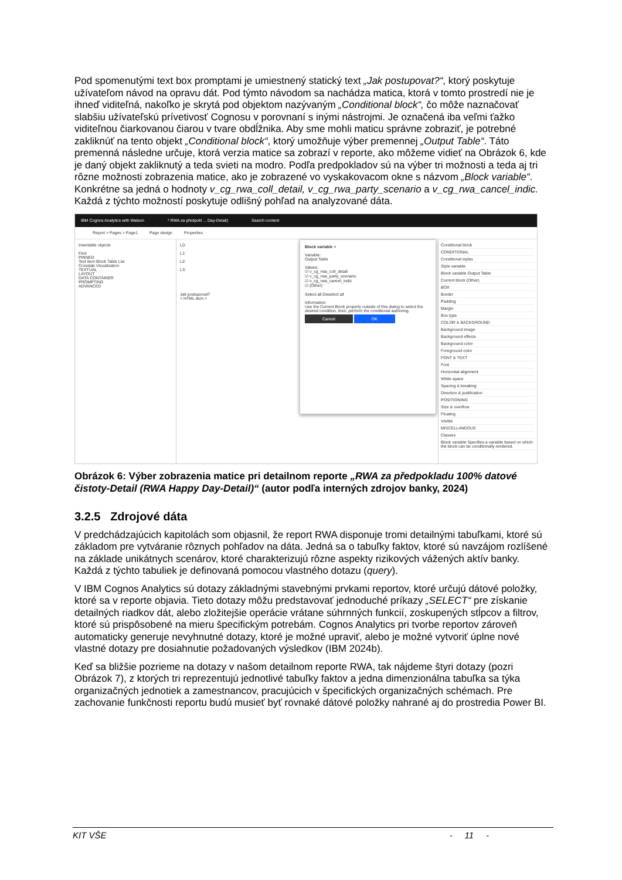Pod spomenutými text box promptami je umiestnený statický text „Jak postupovat?“, ktorý poskytuje užívateľom návod na opravu dát. Pod týmto návodom sa nachádza matica, ktorá v tomto prostredí nie je ihneď viditeľná, nakoľko je skrytá pod objektom nazývaným „Conditional block“, čo môže naznačovať slabšiu užívateľskú prívetivosť Cognosu v porovnaní s inými nástrojmi. Je označená iba veľmi ťažko viditeľnou čiarkovanou čiarou v tvare obdĺžnika. Aby sme mohli maticu správne zobraziť, je potrebné zakliknúť na tento objekt „Conditional block“, ktorý umožňuje výber premennej „Output Table“. Táto premenná následne určuje, ktorá verzia matice sa zobrazí v reporte, ako môžeme vidieť na Obrázok 6, kde je daný objekt zakliknutý a teda svieti na modro. Podľa predpokladov sú na výber tri možnosti a teda aj tri rôzne možnosti zobrazenia matice, ako je zobrazené vo vyskakovacom okne s názvom „Block variable“. Konkrétne sa jedná o hodnoty v_cg_rwa_coll_detail, v_cg_rwa_party_scenario a v_cg_rwa_cancel_indic. Každá z týchto možností poskytuje odlišný pohľad na analyzované dáta.
IBM Cognos Analytics with Watson * RWA za předpokl ... Day-Detail) Search content
Report > Pages > Page1 Page design Properties
Insertable objects
Find
PINNED
Text item Block Table List
Crosstab Visualization
TEXTUAL
LAYOUT
DATA CONTAINER
PROMPTING
ADVANCED
L0:
L1:
L2:
L3:
Jak postupovat?
< HTML item >
Block variable ×
Variable:
Output Table
Values:
☑ v_cg_rwa_coll_detail
☑ v_cg_rwa_party_scenario
☑ v_cg_rwa_cancel_indic
☑ (Other)
Select all Deselect all
Information:
Use the Current Block property outside of this dialog to select the desired condition, then, perform the conditional authoring.
Cancel OK
Conditional block
CONDITIONAL
Conditional styles
Style variable
Block variable Output Table
Current block (Other)
BOX
Border
Padding
Margin
Box type
COLOR & BACKGROUND
Background image
Background effects
Background color
Foreground color
FONT & TEXT
Font
Horizontal alignment
White space
Spacing & breaking
Direction & justification
POSITIONING
Size & overflow
Floating
Visible
MISCELLANEOUS
Classes
Block variable Specifies a variable based on which the block can be conditionally rendered.
Obrázok 6: Výber zobrazenia matice pri detailnom reporte „RWA za předpokladu 100% datové čistoty-Detail (RWA Happy Day-Detail)“ (autor podľa interných zdrojov banky, 2024)
3.2.5 Zdrojové dáta
V predchádzajúcich kapitolách som objasnil, že report RWA disponuje tromi detailnými tabuľkami, ktoré sú základom pre vytváranie rôznych pohľadov na dáta. Jedná sa o tabuľky faktov, ktoré sú navzájom rozlíšené na základe unikátnych scenárov, ktoré charakterizujú rôzne aspekty rizikových vážených aktív banky. Každá z týchto tabuliek je definovaná pomocou vlastného dotazu (query).
V IBM Cognos Analytics sú dotazy základnými stavebnými prvkami reportov, ktoré určujú dátové položky, ktoré sa v reporte objavia. Tieto dotazy môžu predstavovať jednoduché príkazy „SELECT“ pre získanie detailných riadkov dát, alebo zložitejšie operácie vrátane súhrnných funkcií, zoskupených stĺpcov a filtrov, ktoré sú prispôsobené na mieru špecifickým potrebám. Cognos Analytics pri tvorbe reportov zároveň automaticky generuje nevyhnutné dotazy, ktoré je možné upraviť, alebo je možné vytvoriť úplne nové vlastné dotazy pre dosiahnutie požadovaných výsledkov (IBM 2024b).
Keď sa bližšie pozrieme na dotazy v našom detailnom reporte RWA, tak nájdeme štyri dotazy (pozri Obrázok 7), z ktorých tri reprezentujú jednotlivé tabuľky faktov a jedna dimenzionálna tabuľka sa týka organizačných jednotiek a zamestnancov, pracujúcich v špecifických organizačných schémach. Pre zachovanie funkčnosti reportu budú musieť byť rovnaké dátové položky nahrané aj do prostredia Power BI.
KIT VŠE - 11 -